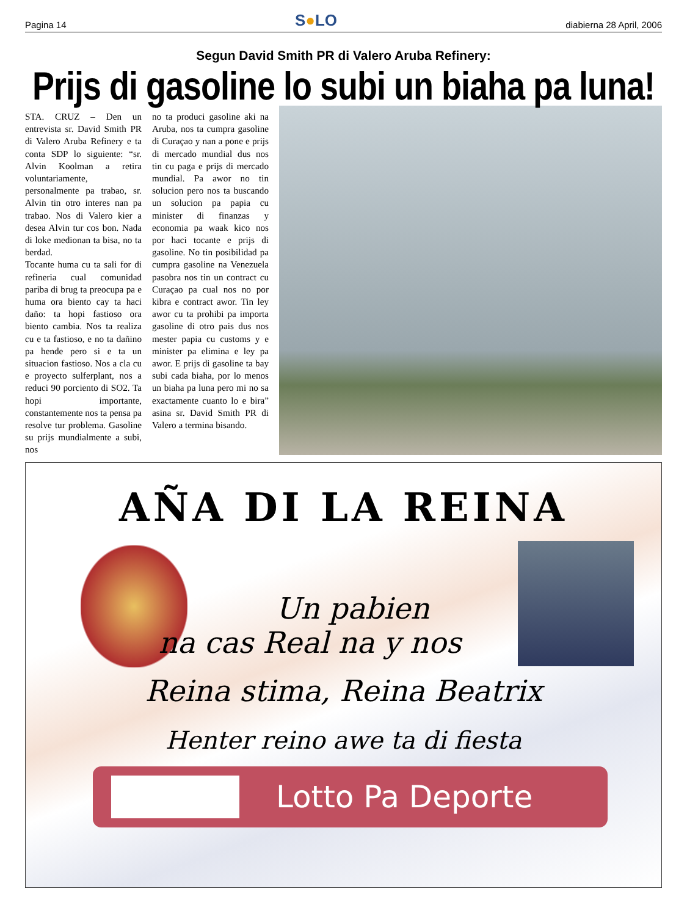Pagina 14
S●LO
diabierna 28 April, 2006
Segun David Smith PR di Valero Aruba Refinery:
Prijs di gasoline lo subi un biaha pa luna!
STA. CRUZ – Den un entrevista sr. David Smith PR di Valero Aruba Refinery e ta conta SDP lo siguiente: “sr. Alvin Koolman a retira voluntariamente, personalmente pa trabao, sr. Alvin tin otro interes nan pa trabao. Nos di Valero kier a desea Alvin tur cos bon. Nada di loke medionan ta bisa, no ta berdad.
Tocante huma cu ta sali for di refineria cual comunidad pariba di brug ta preocupa pa e huma ora biento cay ta haci daño: ta hopi fastioso ora biento cambia. Nos ta realiza cu e ta fastioso, e no ta dañino pa hende pero si e ta un situacion fastioso. Nos a cla cu e proyecto sulferplant, nos a reduci 90 porciento di SO2. Ta hopi importante, constantemente nos ta pensa pa resolve tur problema. Gasoline su prijs mundialmente a subi, nos
no ta produci gasoline aki na Aruba, nos ta cumpra gasoline di Curaçao y nan a pone e prijs di mercado mundial dus nos tin cu paga e prijs di mercado mundial. Pa awor no tin solucion pero nos ta buscando un solucion pa papia cu minister di finanzas y economia pa waak kico nos por haci tocante e prijs di gasoline. No tin posibilidad pa cumpra gasoline na Venezuela pasobra nos tin un contract cu Curaçao pa cual nos no por kibra e contract awor. Tin ley awor cu ta prohibi pa importa gasoline di otro pais dus nos mester papia cu customs y e minister pa elimina e ley pa awor. E prijs di gasoline ta bay subi cada biaha, por lo menos un biaha pa luna pero mi no sa exactamente cuanto lo e bira” asina sr. David Smith PR di Valero a termina bisando.
AÑA DI LA REINA
Un pabien
na cas Real na y nos
Reina stima, Reina Beatrix
Henter reino awe ta di fiesta
Lotto Pa Deporte